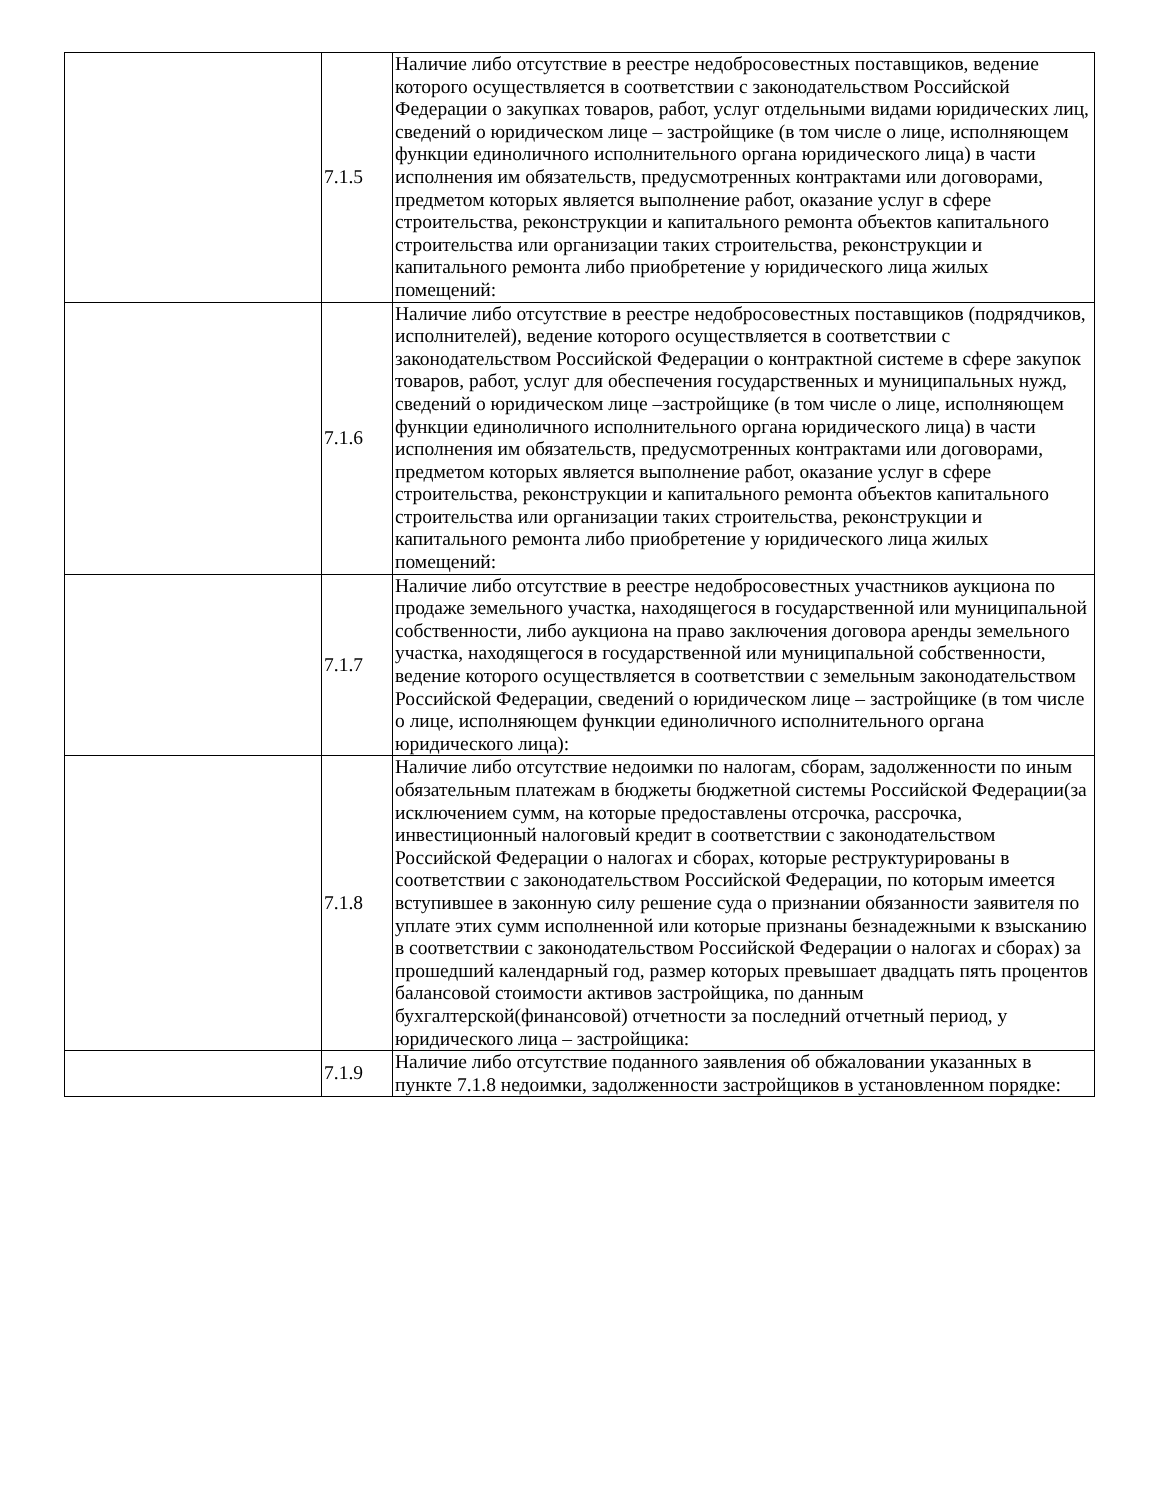| | 7.1.5 | Наличие либо отсутствие в реестре недобросовестных поставщиков, ведение которого осуществляется в соответствии с законодательством Российской Федерации о закупках товаров, работ, услуг отдельными видами юридических лиц, сведений о юридическом лице – застройщике (в том числе о лице, исполняющем функции единоличного исполнительного органа юридического лица) в части исполнения им обязательств, предусмотренных контрактами или договорами, предметом которых является выполнение работ, оказание услуг в сфере строительства, реконструкции и капитального ремонта объектов капитального строительства или организации таких строительства, реконструкции и капитального ремонта либо приобретение у юридического лица жилых помещений: |
| | 7.1.6 | Наличие либо отсутствие в реестре недобросовестных поставщиков (подрядчиков, исполнителей), ведение которого осуществляется в соответствии с законодательством Российской Федерации о контрактной системе в сфере закупок товаров, работ, услуг для обеспечения государственных и муниципальных нужд, сведений о юридическом лице –застройщике (в том числе о лице, исполняющем функции единоличного исполнительного органа юридического лица) в части исполнения им обязательств, предусмотренных контрактами или договорами, предметом которых является выполнение работ, оказание услуг в сфере строительства, реконструкции и капитального ремонта объектов капитального строительства или организации таких строительства, реконструкции и капитального ремонта либо приобретение у юридического лица жилых помещений: |
| | 7.1.7 | Наличие либо отсутствие в реестре недобросовестных участников аукциона по продаже земельного участка, находящегося в государственной или муниципальной собственности, либо аукциона на право заключения договора аренды земельного участка, находящегося в государственной или муниципальной собственности, ведение которого осуществляется в соответствии с земельным законодательством Российской Федерации, сведений о юридическом лице – застройщике (в том числе о лице, исполняющем функции единоличного исполнительного органа юридического лица): |
| | 7.1.8 | Наличие либо отсутствие недоимки по налогам, сборам, задолженности по иным обязательным платежам в бюджеты бюджетной системы Российской Федерации(за исключением сумм, на которые предоставлены отсрочка, рассрочка, инвестиционный налоговый кредит в соответствии с законодательством Российской Федерации о налогах и сборах, которые реструктурированы в соответствии с законодательством Российской Федерации, по которым имеется вступившее в законную силу решение суда о признании обязанности заявителя по уплате этих сумм исполненной или которые признаны безнадежными к взысканию в соответствии с законодательством Российской Федерации о налогах и сборах) за прошедший календарный год, размер которых превышает двадцать пять процентов балансовой стоимости активов застройщика, по данным бухгалтерской(финансовой) отчетности за последний отчетный период, у юридического лица – застройщика: |
| | 7.1.9 | Наличие либо отсутствие поданного заявления об обжаловании указанных в пункте 7.1.8 недоимки, задолженности застройщиков в установленном порядке: |